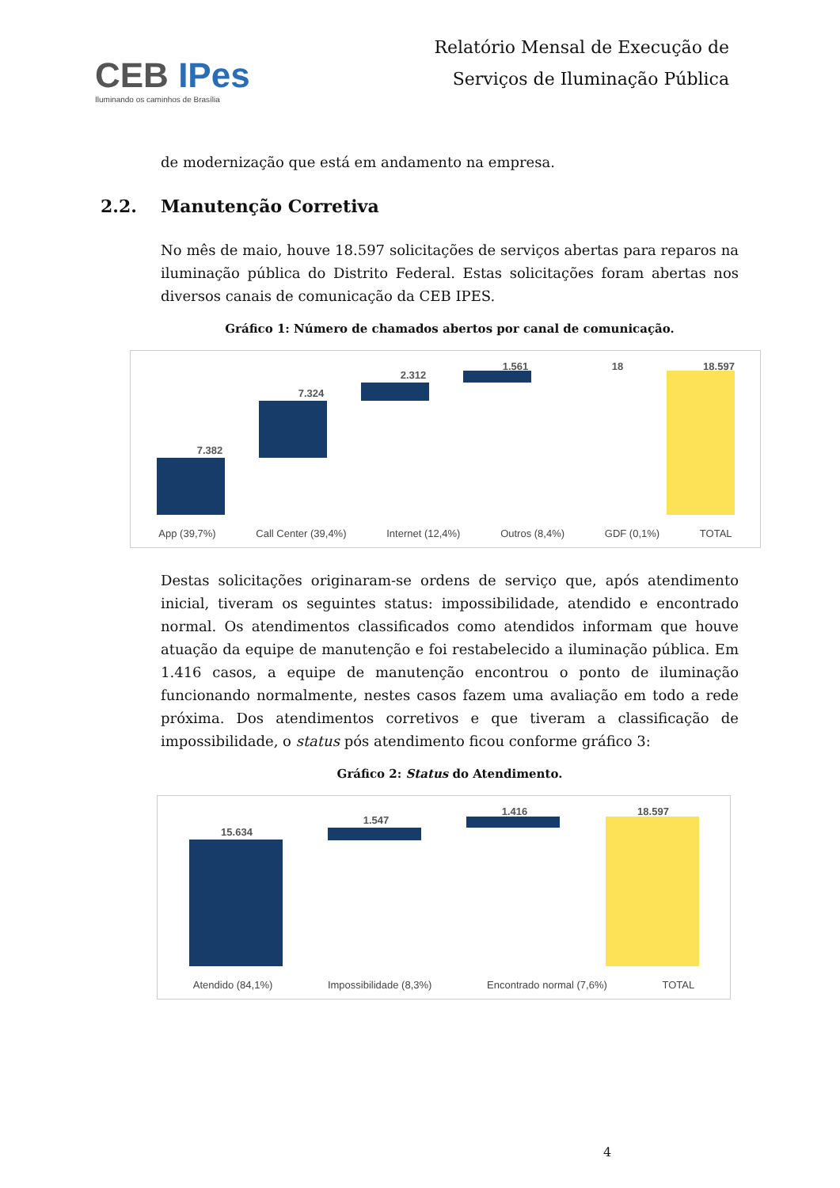CEB IPes
Iluminando os caminhos de Brasília
Relatório Mensal de Execução de
Serviços de Iluminação Pública
de modernização que está em andamento na empresa.
2.2. Manutenção Corretiva
No mês de maio, houve 18.597 solicitações de serviços abertas para reparos na iluminação pública do Distrito Federal. Estas solicitações foram abertas nos diversos canais de comunicação da CEB IPES.
Gráfico 1: Número de chamados abertos por canal de comunicação.
7.382
7.324
2.312
1.561 18 18.597
App (39,7%) Call Center (39,4%) Internet (12,4%) Outros (8,4%) GDF (0,1%) TOTAL
Destas solicitações originaram-se ordens de serviço que, após atendimento inicial, tiveram os seguintes status: impossibilidade, atendido e encontrado normal. Os atendimentos classificados como atendidos informam que houve atuação da equipe de manutenção e foi restabelecido a iluminação pública. Em 1.416 casos, a equipe de manutenção encontrou o ponto de iluminação funcionando normalmente, nestes casos fazem uma avaliação em todo a rede próxima. Dos atendimentos corretivos e que tiveram a classificação de impossibilidade, o status pós atendimento ficou conforme gráfico 3:
Gráfico 2: Status do Atendimento.
15.634
1.547
1.416 18.597
Atendido (84,1%) Impossibilidade (8,3%) Encontrado normal (7,6%) TOTAL
4